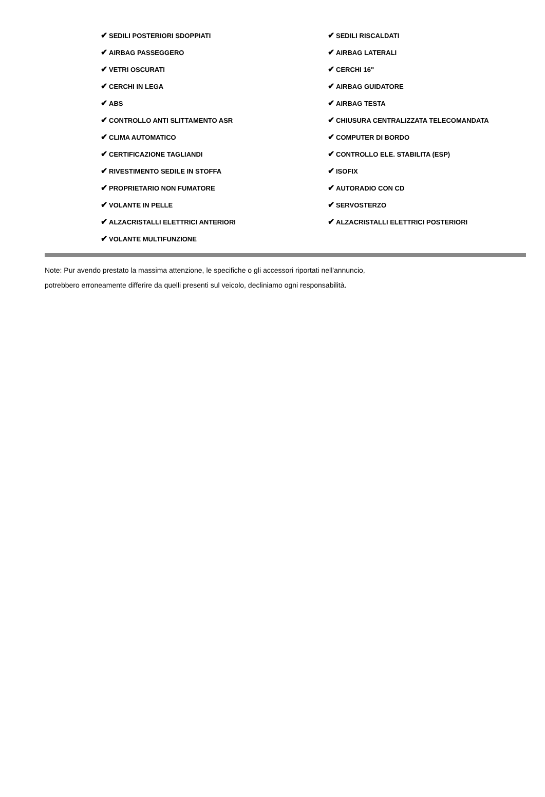| ✔ SEDILI POSTERIORI SDOPPIATI | ✔ SEDILI RISCALDATI |
| ✔ AIRBAG PASSEGGERO | ✔ AIRBAG LATERALI |
| ✔ VETRI OSCURATI | ✔ CERCHI 16" |
| ✔ CERCHI IN LEGA | ✔ AIRBAG GUIDATORE |
| ✔ ABS | ✔ AIRBAG TESTA |
| ✔ CONTROLLO ANTI SLITTAMENTO ASR | ✔ CHIUSURA CENTRALIZZATA TELECOMANDATA |
| ✔ CLIMA AUTOMATICO | ✔ COMPUTER DI BORDO |
| ✔ CERTIFICAZIONE TAGLIANDI | ✔ CONTROLLO ELE. STABILITA (ESP) |
| ✔ RIVESTIMENTO SEDILE IN STOFFA | ✔ ISOFIX |
| ✔ PROPRIETARIO NON FUMATORE | ✔ AUTORADIO CON CD |
| ✔ VOLANTE IN PELLE | ✔ SERVOSTERZO |
| ✔ ALZACRISTALLI ELETTRICI ANTERIORI | ✔ ALZACRISTALLI ELETTRICI POSTERIORI |
| ✔ VOLANTE MULTIFUNZIONE | |
Note: Pur avendo prestato la massima attenzione, le specifiche o gli accessori riportati nell'annuncio,
potrebbero erroneamente differire da quelli presenti sul veicolo, decliniamo ogni responsabilità.